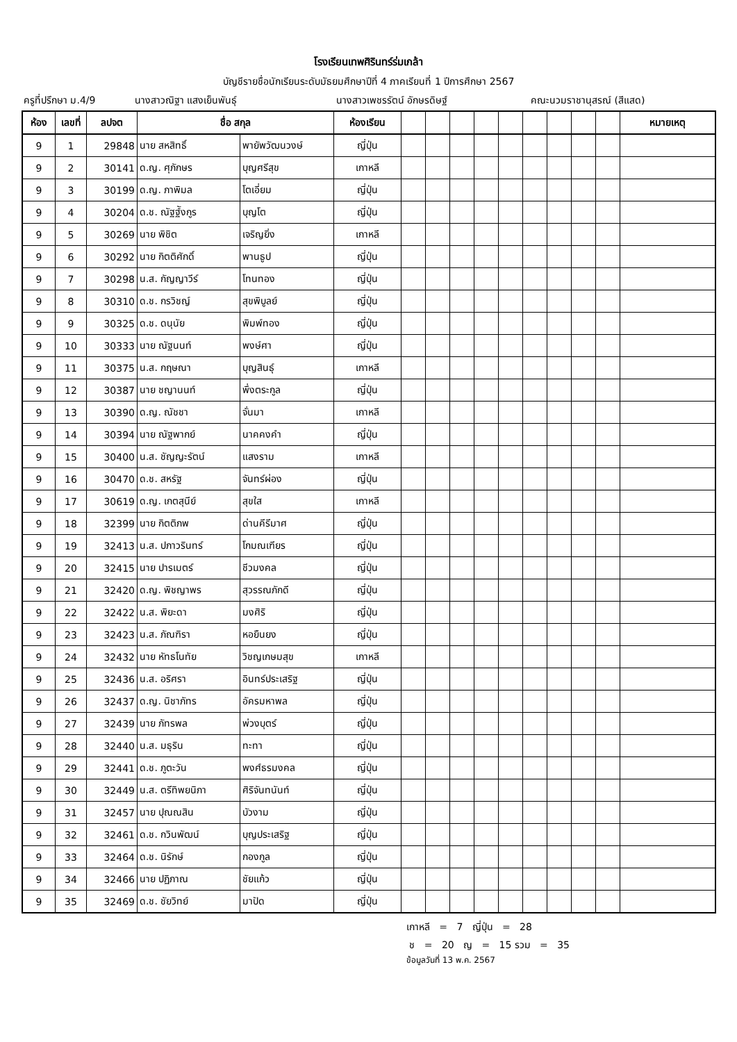โรงเรียนเทพศิรินทร์ร่มเกล้า
บัญชีรายชื่อนักเรียนระดับมัธยมศึกษาปีที่ 4 ภาคเรียนที่ 1 ปีการศึกษา 2567
ครูที่ปรึกษา ม.4/9 นางสาวณิฐา แสงเย็นพันธุ์ นางสาวเพชรรัตน์ อักษรดิษฐ์ คณะนวมราชานุสรณ์ (สีแสด)
| ห้อง | เลขที่ | ลปจต | ชื่อ สกุล | | ห้องเรียน | | | | | | | | | | หมายเหตุ |
| --- | --- | --- | --- | --- | --- | --- | --- | --- | --- | --- | --- | --- | --- | --- | --- |
| 9 | 1 | 29848 | นาย สหสิทธิ์ | พายัพวัฒนวงษ์ | ญี่ปุ่น | | | | | | | | | | |
| 9 | 2 | 30141 | ด.ญ. ศุภักษร | บุญศรีสุข | เกาหลี | | | | | | | | | | |
| 9 | 3 | 30199 | ด.ญ. ภาพิมล | โตเอี่ยม | ญี่ปุ่น | | | | | | | | | | |
| 9 | 4 | 30204 | ด.ช. ณัฐฐ์ังกูร | บุญโต | ญี่ปุ่น | | | | | | | | | | |
| 9 | 5 | 30269 | นาย พิชิต | เจริญยิ่ง | เกาหลี | | | | | | | | | | |
| 9 | 6 | 30292 | นาย กิตติศักดิ์ | พานธูป | ญี่ปุ่น | | | | | | | | | | |
| 9 | 7 | 30298 | น.ส. กัญญาวีร์ | โทนทอง | ญี่ปุ่น | | | | | | | | | | |
| 9 | 8 | 30310 | ด.ช. กรวิชญ์ | สุขพิบูลย์ | ญี่ปุ่น | | | | | | | | | | |
| 9 | 9 | 30325 | ด.ช. ดนุนัย | พิมพ์ทอง | ญี่ปุ่น | | | | | | | | | | |
| 9 | 10 | 30333 | นาย ณัฐนนท์ | พงษ์ศา | ญี่ปุ่น | | | | | | | | | | |
| 9 | 11 | 30375 | น.ส. กฤษณา | บุญสินธุ์ | เกาหลี | | | | | | | | | | |
| 9 | 12 | 30387 | นาย ชญานนท์ | พึ่งตระกูล | ญี่ปุ่น | | | | | | | | | | |
| 9 | 13 | 30390 | ด.ญ. ณัชชา | จั่นมา | เกาหลี | | | | | | | | | | |
| 9 | 14 | 30394 | นาย ณัฐพากย์ | นาคคงคำ | ญี่ปุ่น | | | | | | | | | | |
| 9 | 15 | 30400 | น.ส. ชัญญะรัตน์ | แสงราม | เกาหลี | | | | | | | | | | |
| 9 | 16 | 30470 | ด.ช. สหรัฐ | จันทร์ผ่อง | ญี่ปุ่น | | | | | | | | | | |
| 9 | 17 | 30619 | ด.ญ. เกตสุนีย์ | สุขใส | เกาหลี | | | | | | | | | | |
| 9 | 18 | 32399 | นาย กิตติภพ | ด่านคีรีมาศ | ญี่ปุ่น | | | | | | | | | | |
| 9 | 19 | 32413 | น.ส. ปภาวรินทร์ | โกมณเฑียร | ญี่ปุ่น | | | | | | | | | | |
| 9 | 20 | 32415 | นาย ปารเมตร์ | ชีวมงคล | ญี่ปุ่น | | | | | | | | | | |
| 9 | 21 | 32420 | ด.ญ. พิชญาพร | สุวรรณภักดี | ญี่ปุ่น | | | | | | | | | | |
| 9 | 22 | 32422 | น.ส. พิยะดา | มงศิริ | ญี่ปุ่น | | | | | | | | | | |
| 9 | 23 | 32423 | น.ส. ภัณฑิรา | หอยืนยง | ญี่ปุ่น | | | | | | | | | | |
| 9 | 24 | 32432 | นาย หัทธโนทัย | วิชญเกษมสุข | เกาหลี | | | | | | | | | | |
| 9 | 25 | 32436 | น.ส. อริศรา | อินทร์ประเสริฐ | ญี่ปุ่น | | | | | | | | | | |
| 9 | 26 | 32437 | ด.ญ. นิชาภัทร | อัครมหาพล | ญี่ปุ่น | | | | | | | | | | |
| 9 | 27 | 32439 | นาย ภัทรพล | พ่วงบุตร์ | ญี่ปุ่น | | | | | | | | | | |
| 9 | 28 | 32440 | น.ส. มธุริน | ทะทา | ญี่ปุ่น | | | | | | | | | | |
| 9 | 29 | 32441 | ด.ช. ภูตะวัน | พงศ์ธรมงคล | ญี่ปุ่น | | | | | | | | | | |
| 9 | 30 | 32449 | น.ส. ตรีทิพยนิภา | ศิริจันทนันท์ | ญี่ปุ่น | | | | | | | | | | |
| 9 | 31 | 32457 | นาย ปุณณสิน | บัวงาม | ญี่ปุ่น | | | | | | | | | | |
| 9 | 32 | 32461 | ด.ช. กวินพัฒน์ | บุญประเสริฐ | ญี่ปุ่น | | | | | | | | | | |
| 9 | 33 | 32464 | ด.ช. นิรักษ์ | กองกูล | ญี่ปุ่น | | | | | | | | | | |
| 9 | 34 | 32466 | นาย ปฏิภาณ | ชัยแก้ว | ญี่ปุ่น | | | | | | | | | | |
| 9 | 35 | 32469 | ด.ช. ชัยวิทย์ | มาปัด | ญี่ปุ่น | | | | | | | | | | |
เกาหลี = 7 ญี่ปุ่น = 28
ช = 20 ญ = 15 รวม = 35
ข้อมูลวันที่ 13 พ.ค. 2567